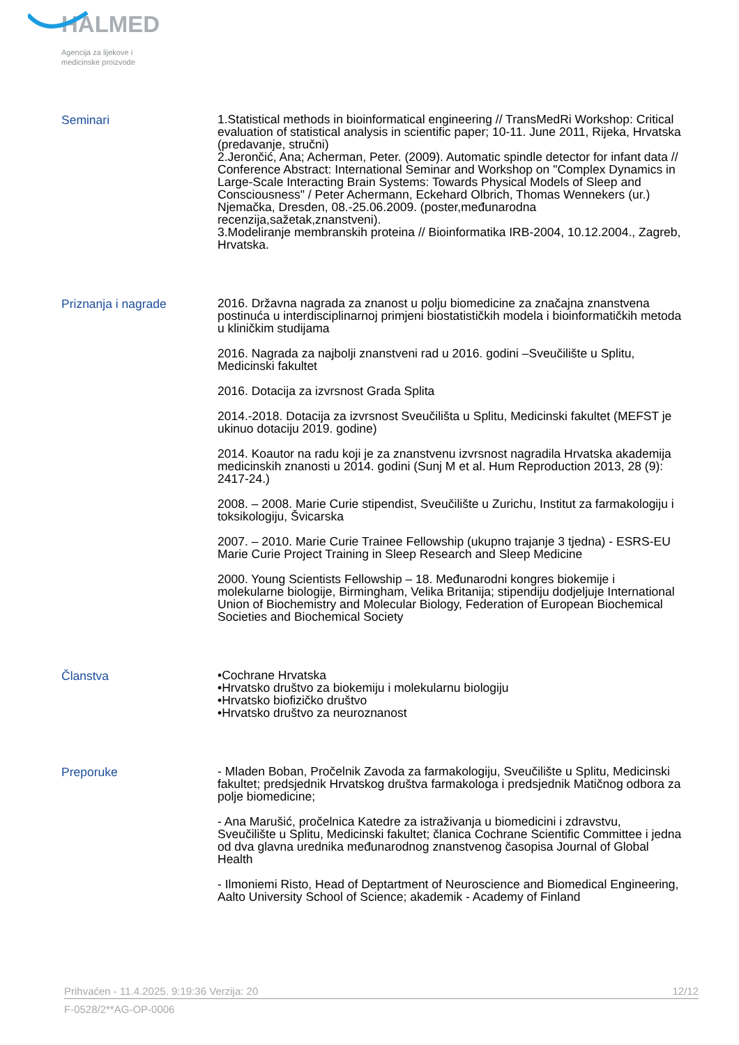HALMED
Agencija za lijekove i
medicinske proizvode
Seminari
1.Statistical methods in bioinformatical engineering // TransMedRi Workshop: Critical evaluation of statistical analysis in scientific paper; 10-11. June 2011, Rijeka, Hrvatska (predavanje, stručni)
2.Jerončić, Ana; Acherman, Peter. (2009). Automatic spindle detector for infant data // Conference Abstract: International Seminar and Workshop on "Complex Dynamics in Large-Scale Interacting Brain Systems: Towards Physical Models of Sleep and Consciousness" / Peter Achermann, Eckehard Olbrich, Thomas Wennekers (ur.) Njemačka, Dresden, 08.-25.06.2009. (poster,međunarodna recenzija,sažetak,znanstveni).
3.Modeliranje membranskih proteina // Bioinformatika IRB-2004, 10.12.2004., Zagreb, Hrvatska.
Priznanja i nagrade
2016. Državna nagrada za znanost u polju biomedicine za značajna znanstvena postinuća u interdisciplinarnoj primjeni biostatističkih modela i bioinformatičkih metoda u kliničkim studijama
2016. Nagrada za najbolji znanstveni rad u 2016. godini –Sveučilište u Splitu, Medicinski fakultet
2016. Dotacija za izvrsnost Grada Splita
2014.-2018. Dotacija za izvrsnost Sveučilišta u Splitu, Medicinski fakultet (MEFST je ukinuo dotaciju 2019. godine)
2014. Koautor na radu koji je za znanstvenu izvrsnost nagradila Hrvatska akademija medicinskih znanosti u 2014. godini (Sunj M et al. Hum Reproduction 2013, 28 (9): 2417-24.)
2008. – 2008. Marie Curie stipendist, Sveučilište u Zurichu, Institut za farmakologiju i toksikologiju, Švicarska
2007. – 2010. Marie Curie Trainee Fellowship (ukupno trajanje 3 tjedna) - ESRS-EU Marie Curie Project Training in Sleep Research and Sleep Medicine
2000. Young Scientists Fellowship – 18. Međunarodni kongres biokemije i molekularne biologije, Birmingham, Velika Britanija; stipendiju dodjeljuje International Union of Biochemistry and Molecular Biology, Federation of European Biochemical Societies and Biochemical Society
Članstva
•Cochrane Hrvatska
•Hrvatsko društvo za biokemiju i molekularnu biologiju
•Hrvatsko biofizičko društvo
•Hrvatsko društvo za neuroznanost
Preporuke
- Mladen Boban, Pročelnik Zavoda za farmakologiju, Sveučilište u Splitu, Medicinski fakultet; predsjednik Hrvatskog društva farmakologa i predsjednik Matičnog odbora za polje biomedicine;
- Ana Marušić, pročelnica Katedre za istraživanja u biomedicini i zdravstvu, Sveučilište u Splitu, Medicinski fakultet; članica Cochrane Scientific Committee i jedna od dva glavna urednika međunarodnog znanstvenog časopisa Journal of Global Health
- Ilmoniemi Risto, Head of Deptartment of Neuroscience and Biomedical Engineering, Aalto University School of Science; akademik - Academy of Finland
Prihvaćen - 11.4.2025. 9:19:36 Verzija: 20 12/12
F-0528/2**AG-OP-0006